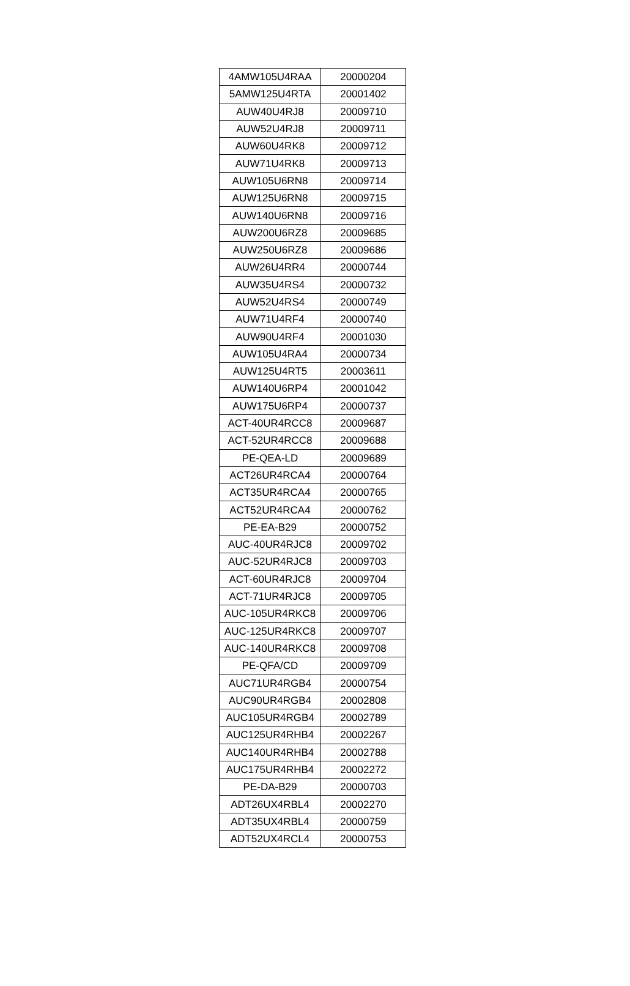| 4AMW105U4RAA | 20000204 |
| 5AMW125U4RTA | 20001402 |
| AUW40U4RJ8 | 20009710 |
| AUW52U4RJ8 | 20009711 |
| AUW60U4RK8 | 20009712 |
| AUW71U4RK8 | 20009713 |
| AUW105U6RN8 | 20009714 |
| AUW125U6RN8 | 20009715 |
| AUW140U6RN8 | 20009716 |
| AUW200U6RZ8 | 20009685 |
| AUW250U6RZ8 | 20009686 |
| AUW26U4RR4 | 20000744 |
| AUW35U4RS4 | 20000732 |
| AUW52U4RS4 | 20000749 |
| AUW71U4RF4 | 20000740 |
| AUW90U4RF4 | 20001030 |
| AUW105U4RA4 | 20000734 |
| AUW125U4RT5 | 20003611 |
| AUW140U6RP4 | 20001042 |
| AUW175U6RP4 | 20000737 |
| ACT-40UR4RCC8 | 20009687 |
| ACT-52UR4RCC8 | 20009688 |
| PE-QEA-LD | 20009689 |
| ACT26UR4RCA4 | 20000764 |
| ACT35UR4RCA4 | 20000765 |
| ACT52UR4RCA4 | 20000762 |
| PE-EA-B29 | 20000752 |
| AUC-40UR4RJC8 | 20009702 |
| AUC-52UR4RJC8 | 20009703 |
| ACT-60UR4RJC8 | 20009704 |
| ACT-71UR4RJC8 | 20009705 |
| AUC-105UR4RKC8 | 20009706 |
| AUC-125UR4RKC8 | 20009707 |
| AUC-140UR4RKC8 | 20009708 |
| PE-QFA/CD | 20009709 |
| AUC71UR4RGB4 | 20000754 |
| AUC90UR4RGB4 | 20002808 |
| AUC105UR4RGB4 | 20002789 |
| AUC125UR4RHB4 | 20002267 |
| AUC140UR4RHB4 | 20002788 |
| AUC175UR4RHB4 | 20002272 |
| PE-DA-B29 | 20000703 |
| ADT26UX4RBL4 | 20002270 |
| ADT35UX4RBL4 | 20000759 |
| ADT52UX4RCL4 | 20000753 |